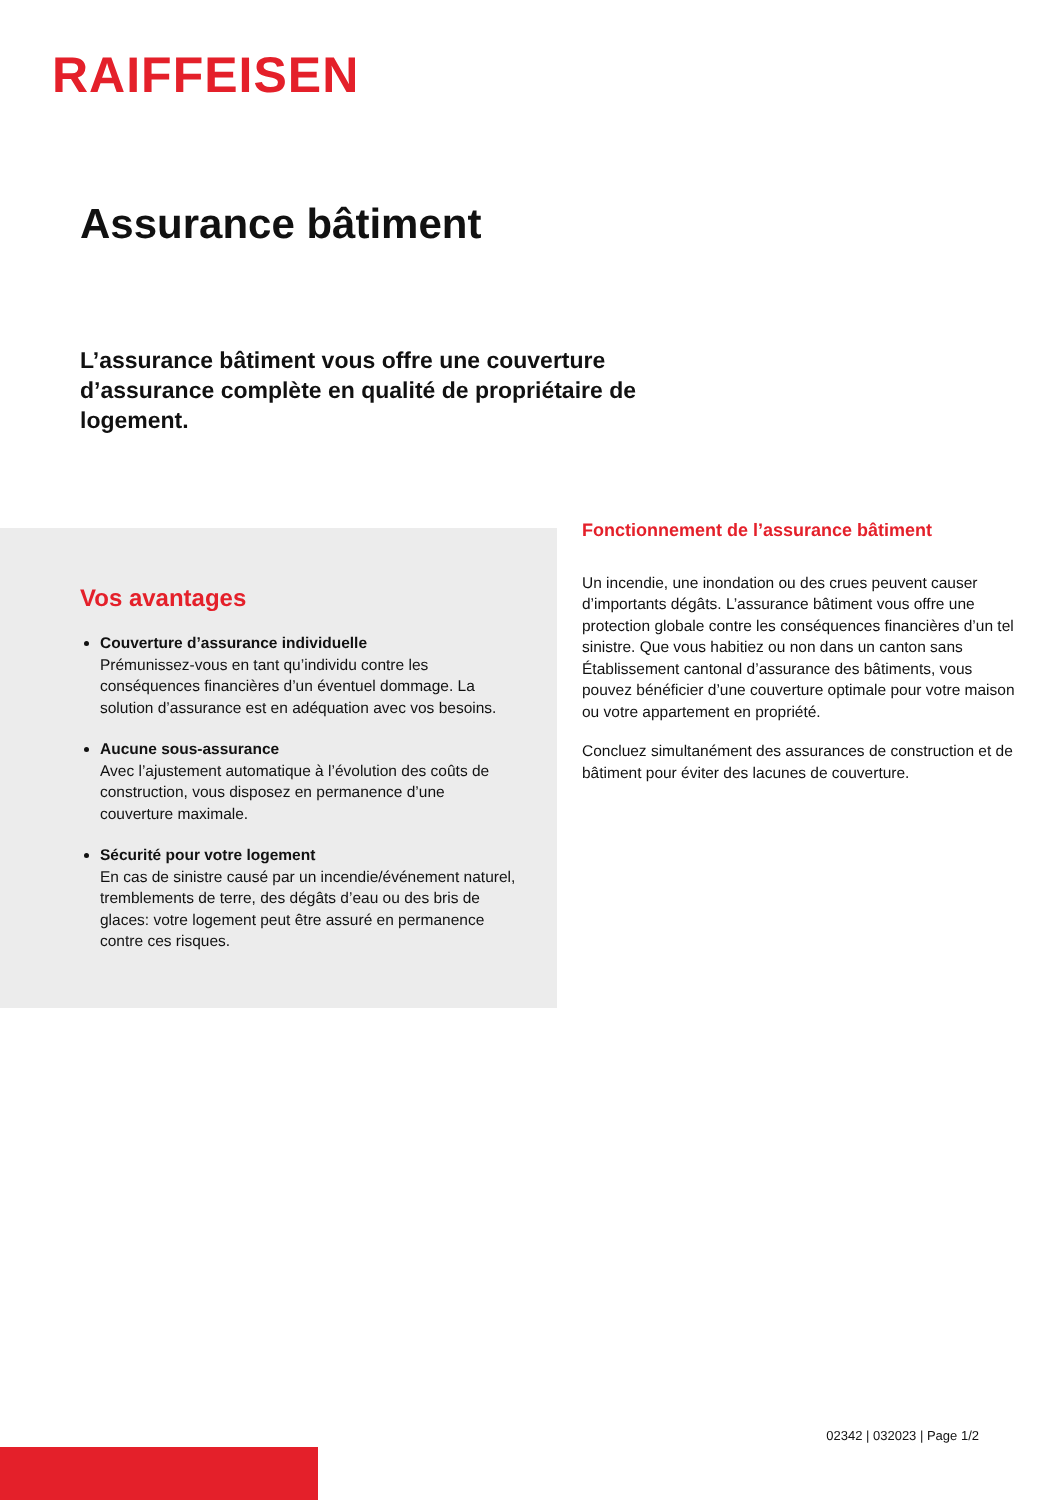RAIFFEISEN
Assurance bâtiment
L’assurance bâtiment vous offre une couverture d’assurance complète en qualité de propriétaire de logement.
Vos avantages
Couverture d’assurance individuelle
Prémunissez-vous en tant qu’individu contre les conséquences financières d’un éventuel dommage. La solution d’assurance est en adéquation avec vos besoins.
Aucune sous-assurance
Avec l’ajustement automatique à l’évolution des coûts de construction, vous disposez en permanence d’une couverture maximale.
Sécurité pour votre logement
En cas de sinistre causé par un incendie/événement naturel, tremblements de terre, des dégâts d’eau ou des bris de glaces: votre logement peut être assuré en permanence contre ces risques.
Fonctionnement de l’assurance bâtiment
Un incendie, une inondation ou des crues peuvent causer d’importants dégâts. L’assurance bâtiment vous offre une protection globale contre les conséquences financières d’un tel sinistre. Que vous habitiez ou non dans un canton sans Établissement cantonal d’assurance des bâtiments, vous pouvez bénéficier d’une couverture optimale pour votre maison ou votre appartement en propriété.
Concluez simultanément des assurances de construction et de bâtiment pour éviter des lacunes de couverture.
02342 | 032023 | Page 1/2